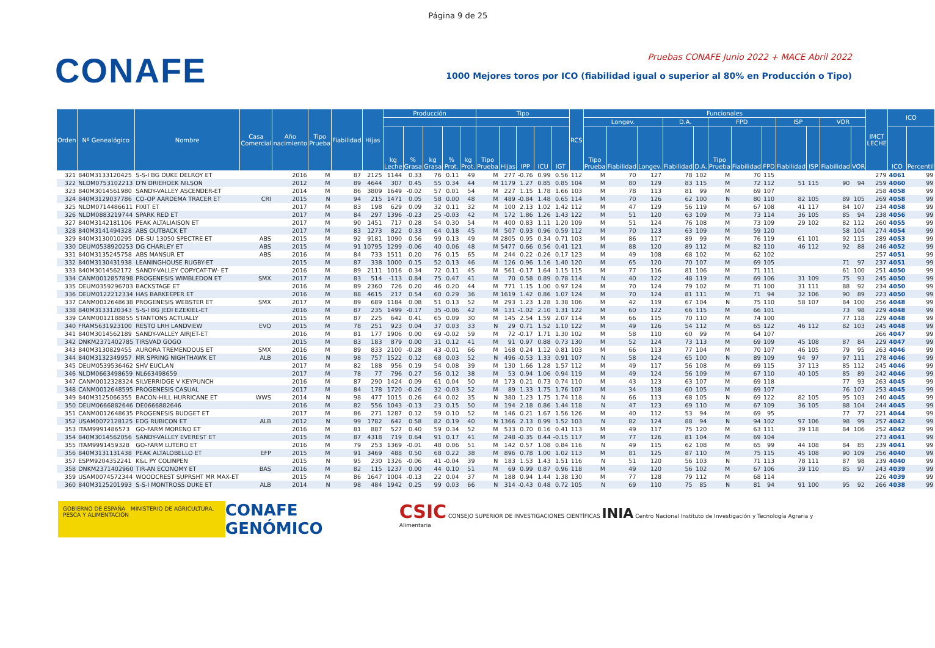Página 9 de 25
CONAFE
Pruebas CONAFE Junio 2022 + MACE Abril 2022
1000 Mejores toros por ICO (fiabilidad igual o superior al 80% en Producción o Tipo)
| Orden | Nº Genealógico | Nombre | Casa Comercial | Año nacimiento | Tipo Prueba | Fiabilidad | Hijas | Producción | | | | | Tipo | | | | | RCS | Funcionales | | | | | | | | | | | | IMCT LECHE | ICO | |
| --- | --- | --- | --- | --- | --- | --- | --- | --- | --- | --- | --- | --- | --- | --- | --- | --- | --- | --- | --- | --- | --- | --- | --- | --- | --- | --- | --- | --- | --- | --- | --- | --- | --- |
| | | | | | | | | | | | | | | | | | | | Longev. | | | D.A. | | FPD | | | ISP | | VOR | | | | |
| | | | | | | | | kg Leche | % Grasa | kg Grasa | % Prot. | kg Prot. | Tipo Prueba | Hijas | IPP | ICU | IGT | | Tipo Prueba | Fiabilidad | Longev. | Fiabilidad | D.A. | Tipo Prueba | Fiabilidad | FPD | Fiabilidad | ISP | Fiabilidad | VOR | | ICO | Percentil |
| 321 | 840M3133120425 | S-S-I BG DUKE DELROY ET | | 2016 | M | 87 | 2125 | 1144 | 0.33 | 76 | 0.11 | 49 | M | 277 | -0.76 | 0.99 | 0.56 | 112 | M | 70 | 127 | 78 | 102 | M | 70 | 115 | | | | | 279 | 4061 | 99 |
| 322 | NLDM0753102213 | D'N DRIEHOEK NILSON | | 2012 | M | 89 | 4644 | 307 | 0.45 | 55 | 0.34 | 44 | M | 1179 | 1.27 | 0.85 | 0.85 | 104 | M | 80 | 129 | 83 | 115 | M | 72 | 112 | 51 | 115 | 90 | 94 | 259 | 4060 | 99 |
| 323 | 840M3014561980 | SANDY-VALLEY ASCENDER-ET | | 2014 | M | 86 | 3809 | 1649 | -0.02 | 57 | 0.01 | 54 | M | 227 | 1.15 | 1.78 | 1.66 | 103 | M | 78 | 113 | 81 | 99 | M | 69 | 107 | | | | | 258 | 4058 | 99 |
| 324 | 840M3129037786 | CO-OP AARDEMA TRACER ET | CRI | 2015 | N | 94 | 215 | 1471 | 0.05 | 58 | 0.00 | 48 | M | 489 | -0.84 | 1.48 | 0.65 | 114 | M | 70 | 126 | 62 | 100 | N | 80 | 110 | 82 | 105 | 89 | 105 | 269 | 4058 | 99 |
| 325 | NLDM0714486611 | FIXIT ET | | 2017 | M | 83 | 198 | 629 | 0.09 | 32 | 0.11 | 32 | M | 100 | 2.13 | 1.02 | 1.42 | 112 | M | 47 | 129 | 56 | 119 | M | 67 | 108 | 41 | 117 | 84 | 107 | 234 | 4058 | 99 |
| 326 | NLDM0883219744 | SPARK RED ET | | 2017 | M | 84 | 297 | 1396 | -0.23 | 25 | -0.03 | 42 | M | 172 | 1.86 | 1.26 | 1.43 | 122 | M | 51 | 120 | 63 | 109 | M | 73 | 114 | 36 | 105 | 85 | 94 | 238 | 4056 | 99 |
| 327 | 840M3142181106 | PEAK ALTALIAISON ET | | 2017 | M | 90 | 1451 | 717 | 0.28 | 54 | 0.30 | 54 | M | 400 | 0.83 | 1.11 | 1.20 | 109 | M | 51 | 124 | 76 | 108 | M | 73 | 109 | 29 | 102 | 82 | 112 | 260 | 4055 | 99 |
| 328 | 840M3141494328 | ABS OUTBACK ET | | 2017 | M | 83 | 1273 | 822 | 0.33 | 64 | 0.18 | 45 | M | 507 | 0.93 | 0.96 | 0.59 | 112 | M | 70 | 123 | 63 | 109 | M | 59 | 120 | | | 58 | 104 | 274 | 4054 | 99 |
| 329 | 840M3130010295 | DE-SU 13050 SPECTRE ET | ABS | 2015 | M | 92 | 9181 | 1090 | 0.56 | 99 | 0.13 | 49 | M | 2805 | 0.95 | 0.34 | 0.71 | 103 | M | 86 | 117 | 89 | 99 | M | 76 | 119 | 61 | 101 | 92 | 115 | 289 | 4053 | 99 |
| 330 | DEUM0538920253 | DG CHARLEY ET | ABS | 2015 | M | 91 | 10795 | 1299 | -0.06 | 40 | 0.06 | 48 | M | 5477 | 0.66 | 0.56 | 0.41 | 121 | M | 88 | 120 | 89 | 112 | M | 82 | 110 | 46 | 112 | 92 | 88 | 246 | 4052 | 99 |
| 331 | 840M3135245758 | ABS MANSUR ET | ABS | 2016 | M | 84 | 733 | 1511 | 0.20 | 76 | 0.15 | 65 | M | 244 | 0.22 | -0.26 | 0.17 | 123 | M | 49 | 108 | 68 | 102 | M | 62 | 102 | | | | | 257 | 4051 | 99 |
| 332 | 840M3130431938 | LEANINGHOUSE RUGBY-ET | | 2015 | M | 87 | 338 | 1000 | 0.15 | 52 | 0.13 | 46 | M | 126 | 0.96 | 1.16 | 1.40 | 120 | M | 65 | 120 | 70 | 107 | M | 69 | 105 | | | 71 | 97 | 237 | 4051 | 99 |
| 333 | 840M3014562172 | SANDY-VALLEY COPYCAT-TW- ET | | 2016 | M | 89 | 2111 | 1016 | 0.34 | 72 | 0.11 | 45 | M | 561 | -0.17 | 1.64 | 1.15 | 115 | M | 77 | 116 | 81 | 106 | M | 71 | 111 | | | 61 | 100 | 251 | 4050 | 99 |
| 334 | CANM0012857898 | PROGENESIS WIMBLEDON ET | SMX | 2017 | M | 83 | 514 | -113 | 0.84 | 75 | 0.47 | 41 | M | 70 | 0.58 | 0.89 | 0.78 | 114 | N | 40 | 122 | 48 | 119 | M | 69 | 106 | 31 | 109 | 75 | 93 | 245 | 4050 | 99 |
| 335 | DEUM0359296703 | BACKSTAGE ET | | 2016 | M | 89 | 2360 | 726 | 0.20 | 46 | 0.20 | 44 | M | 771 | 1.15 | 1.00 | 0.97 | 124 | M | 70 | 124 | 79 | 102 | M | 71 | 100 | 31 | 111 | 88 | 92 | 234 | 4050 | 99 |
| 336 | DEUM0122212334 | HAS BARKEEPER ET | | 2016 | M | 88 | 4615 | 217 | 0.54 | 60 | 0.29 | 36 | M | 1619 | 1.42 | 0.86 | 1.07 | 124 | M | 70 | 124 | 81 | 111 | M | 71 | 94 | 32 | 106 | 90 | 89 | 223 | 4050 | 99 |
| 337 | CANM0012648638 | PROGENESIS WEBSTER ET | SMX | 2017 | M | 89 | 689 | 1184 | 0.08 | 51 | 0.13 | 52 | M | 293 | 1.23 | 1.28 | 1.38 | 106 | M | 42 | 119 | 67 | 104 | N | 75 | 110 | 58 | 107 | 84 | 100 | 256 | 4048 | 99 |
| 338 | 840M3133120343 | S-S-I BG JEDI EZEKIEL-ET | | 2016 | M | 87 | 235 | 1499 | -0.17 | 35 | -0.06 | 42 | M | 131 | -1.02 | 2.10 | 1.31 | 122 | M | 60 | 122 | 66 | 115 | M | 66 | 101 | | | 73 | 98 | 229 | 4048 | 99 |
| 339 | CANM0012188855 | STANTONS ACTUALLY | | 2015 | M | 87 | 225 | 642 | 0.41 | 65 | 0.09 | 30 | M | 145 | 2.54 | 1.59 | 2.07 | 114 | M | 66 | 115 | 70 | 110 | M | 74 | 100 | | | 77 | 118 | 229 | 4048 | 99 |
| 340 | FRAM5631923100 | RESTO LRH LANDVIEW | EVO | 2015 | M | 78 | 251 | 923 | 0.04 | 37 | 0.03 | 33 | N | 29 | 0.71 | 1.52 | 1.10 | 122 | M | 49 | 126 | 54 | 112 | M | 65 | 122 | 46 | 112 | 82 | 103 | 245 | 4048 | 99 |
| 341 | 840M3014562189 | SANDY-VALLEY AIRJET-ET | | 2016 | M | 81 | 177 | 1906 | 0.00 | 69 | -0.02 | 59 | M | 72 | -0.17 | 1.71 | 1.30 | 102 | M | 58 | 110 | 60 | 99 | M | 64 | 107 | | | | | 266 | 4047 | 99 |
| 342 | DNKM2371402785 | TIRSVAD GOGO | | 2015 | M | 83 | 183 | 879 | 0.00 | 31 | 0.12 | 41 | M | 91 | 0.97 | 0.88 | 0.73 | 130 | M | 52 | 124 | 73 | 113 | M | 69 | 109 | 45 | 108 | 87 | 84 | 229 | 4047 | 99 |
| 343 | 840M3130829455 | AURORA TREMENDOUS ET | SMX | 2016 | M | 89 | 833 | 2100 | -0.28 | 43 | -0.01 | 66 | M | 168 | 0.24 | 1.12 | 0.81 | 103 | M | 66 | 113 | 77 | 104 | M | 70 | 107 | 46 | 105 | 79 | 95 | 263 | 4046 | 99 |
| 344 | 840M3132349957 | MR SPRING NIGHTHAWK ET | ALB | 2016 | N | 98 | 757 | 1522 | 0.12 | 68 | 0.03 | 52 | N | 496 | -0.53 | 1.33 | 0.91 | 107 | N | 58 | 124 | 65 | 100 | N | 89 | 109 | 94 | 97 | 97 | 111 | 278 | 4046 | 99 |
| 345 | DEUM0539536462 | SHV EUCLAN | | 2017 | M | 82 | 188 | 956 | 0.19 | 54 | 0.08 | 39 | M | 130 | 1.66 | 1.28 | 1.57 | 112 | M | 49 | 117 | 56 | 108 | M | 69 | 115 | 37 | 113 | 85 | 112 | 245 | 4046 | 99 |
| 346 | NLDM0663498659 | NL663498659 | | 2017 | M | 78 | 77 | 796 | 0.27 | 56 | 0.12 | 38 | M | 53 | 0.94 | 1.06 | 0.94 | 119 | M | 49 | 124 | 56 | 109 | M | 67 | 110 | 40 | 105 | 85 | 89 | 242 | 4046 | 99 |
| 347 | CANM0012328324 | SILVERRIDGE V KEYPUNCH | | 2016 | M | 87 | 290 | 1424 | 0.09 | 61 | 0.04 | 50 | M | 173 | 0.21 | 0.73 | 0.74 | 110 | M | 43 | 123 | 63 | 107 | M | 69 | 118 | | | 77 | 93 | 263 | 4045 | 99 |
| 348 | CANM0012648595 | PROGENESIS CASUAL | | 2017 | M | 84 | 178 | 1720 | -0.26 | 32 | -0.03 | 52 | M | 89 | 1.33 | 1.75 | 1.76 | 107 | M | 34 | 118 | 60 | 105 | M | 69 | 107 | | | 76 | 107 | 253 | 4045 | 99 |
| 349 | 840M3125066355 | BACON-HILL HURRICANE ET | WWS | 2014 | N | 98 | 477 | 1015 | 0.26 | 64 | 0.02 | 35 | N | 380 | 1.23 | 1.75 | 1.74 | 118 | N | 66 | 113 | 68 | 105 | N | 69 | 122 | 82 | 105 | 95 | 103 | 240 | 4045 | 99 |
| 350 | DEUM0666882646 | DE0666882646 | | 2016 | M | 82 | 556 | 1043 | -0.13 | 23 | 0.15 | 50 | M | 194 | 2.18 | 0.86 | 1.44 | 118 | N | 47 | 123 | 69 | 110 | M | 67 | 109 | 36 | 105 | 88 | 104 | 244 | 4045 | 99 |
| 351 | CANM0012648635 | PROGENESIS BUDGET ET | | 2017 | M | 86 | 271 | 1287 | 0.12 | 59 | 0.10 | 52 | M | 146 | 0.21 | 1.67 | 1.56 | 126 | M | 40 | 112 | 53 | 94 | M | 69 | 95 | | | 77 | 77 | 221 | 4044 | 99 |
| 352 | USAM0072128125 | EDG RUBICON ET | ALB | 2012 | N | 99 | 1782 | 642 | 0.58 | 82 | 0.19 | 40 | N | 1366 | 2.13 | 0.99 | 1.52 | 103 | N | 82 | 124 | 88 | 94 | N | 94 | 102 | 97 | 106 | 98 | 99 | 257 | 4042 | 99 |
| 353 | ITAM9991486573 | GO-FARM MORENO ET | | 2016 | M | 81 | 887 | 527 | 0.40 | 59 | 0.34 | 52 | M | 533 | 0.70 | 0.16 | 0.41 | 113 | M | 49 | 117 | 75 | 120 | M | 63 | 111 | 39 | 118 | 84 | 106 | 252 | 4042 | 99 |
| 354 | 840M3014562056 | SANDY-VALLEY EVEREST ET | | 2015 | M | 87 | 4318 | 719 | 0.64 | 91 | 0.17 | 41 | M | 248 | -0.35 | 0.44 | -0.15 | 117 | M | 77 | 126 | 81 | 104 | M | 69 | 104 | | | | | 273 | 4041 | 99 |
| 355 | ITAM9991459328 | GO-FARM LUTERO ET | | 2016 | M | 79 | 253 | 1369 | -0.01 | 48 | 0.06 | 51 | M | 142 | 0.57 | 1.08 | 0.84 | 116 | N | 49 | 115 | 62 | 108 | M | 65 | 99 | 44 | 108 | 84 | 85 | 239 | 4041 | 99 |
| 356 | 840M3131131438 | PEAK ALTALOBELLO ET | EFP | 2015 | M | 91 | 3469 | 488 | 0.50 | 68 | 0.22 | 38 | M | 896 | 0.78 | 1.00 | 1.02 | 113 | M | 81 | 125 | 87 | 110 | M | 75 | 115 | 45 | 108 | 90 | 109 | 256 | 4040 | 99 |
| 357 | ESPM9204352241 | K&L PY COLINPEN | | 2015 | N | 95 | 230 | 1326 | -0.06 | 41 | -0.04 | 39 | N | 183 | 1.53 | 1.43 | 1.51 | 116 | N | 51 | 120 | 56 | 103 | N | 71 | 113 | 78 | 111 | 87 | 98 | 239 | 4040 | 99 |
| 358 | DNKM2371402960 | TIR-AN ECONOMY ET | BAS | 2016 | M | 82 | 115 | 1237 | 0.00 | 44 | 0.10 | 51 | M | 69 | 0.99 | 0.87 | 0.96 | 118 | M | 49 | 120 | 56 | 102 | M | 67 | 106 | 39 | 110 | 85 | 97 | 243 | 4039 | 99 |
| 359 | USAM0074572344 | WOODCREST SUPRSHT MR MAX-ET | | 2015 | M | 86 | 1647 | 1004 | -0.13 | 22 | 0.04 | 37 | M | 188 | 0.94 | 1.44 | 1.38 | 130 | M | 77 | 128 | 79 | 112 | M | 68 | 114 | | | | | 226 | 4039 | 99 |
| 360 | 840M3125201993 | S-S-I MONTROSS DUKE ET | ALB | 2014 | N | 98 | 484 | 1942 | 0.25 | 99 | 0.03 | 66 | N | 314 | -0.43 | 0.48 | 0.72 | 105 | N | 69 | 110 | 75 | 85 | N | 81 | 94 | 91 | 100 | 95 | 92 | 266 | 4038 | 99 |
GOBIERNO DE ESPAÑA MINISTERIO DE AGRICULTURA, PESCA Y ALIMENTACIÓN
CONAFE GENÓMICO
CSIC CONSEJO SUPERIOR DE INVESTIGACIONES CIENTÍFICAS INIA Centro Nacional Instituto de Investigación y Tecnología Agraria y Alimentaria